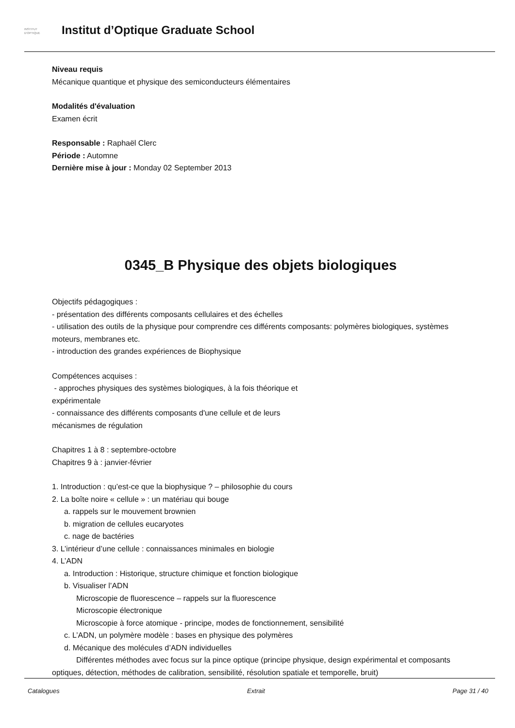INSTITUT
D'OPTIQUE
Institut d’Optique Graduate School
Niveau requis
Mécanique quantique et physique des semiconducteurs élémentaires
Modalités d'évaluation
Examen écrit
Responsable : Raphaël Clerc
Période : Automne
Dernière mise à jour : Monday 02 September 2013
0345_B Physique des objets biologiques
Objectifs pédagogiques :
- présentation des différents composants cellulaires et des échelles
- utilisation des outils de la physique pour comprendre ces différents composants: polymères biologiques, systèmes moteurs, membranes etc.
- introduction des grandes expériences de Biophysique
Compétences acquises :
- approches physiques des systèmes biologiques, à la fois théorique et
expérimentale
- connaissance des différents composants d'une cellule et de leurs
mécanismes de régulation
Chapitres 1 à 8 : septembre-octobre
Chapitres 9 à : janvier-février
1. Introduction : qu’est-ce que la biophysique ? – philosophie du cours
2. La boîte noire « cellule » : un matériau qui bouge
a. rappels sur le mouvement brownien
b. migration de cellules eucaryotes
c. nage de bactéries
3. L’intérieur d’une cellule : connaissances minimales en biologie
4. L’ADN
a. Introduction : Historique, structure chimique et fonction biologique
b. Visualiser l’ADN
Microscopie de fluorescence – rappels sur la fluorescence
Microscopie électronique
Microscopie à force atomique - principe, modes de fonctionnement, sensibilité
c. L’ADN, un polymère modèle : bases en physique des polymères
d. Mécanique des molécules d’ADN individuelles
Différentes méthodes avec focus sur la pince optique (principe physique, design expérimental et composants optiques, détection, méthodes de calibration, sensibilité, résolution spatiale et temporelle, bruit)
Catalogues Extrait Page 31 / 40